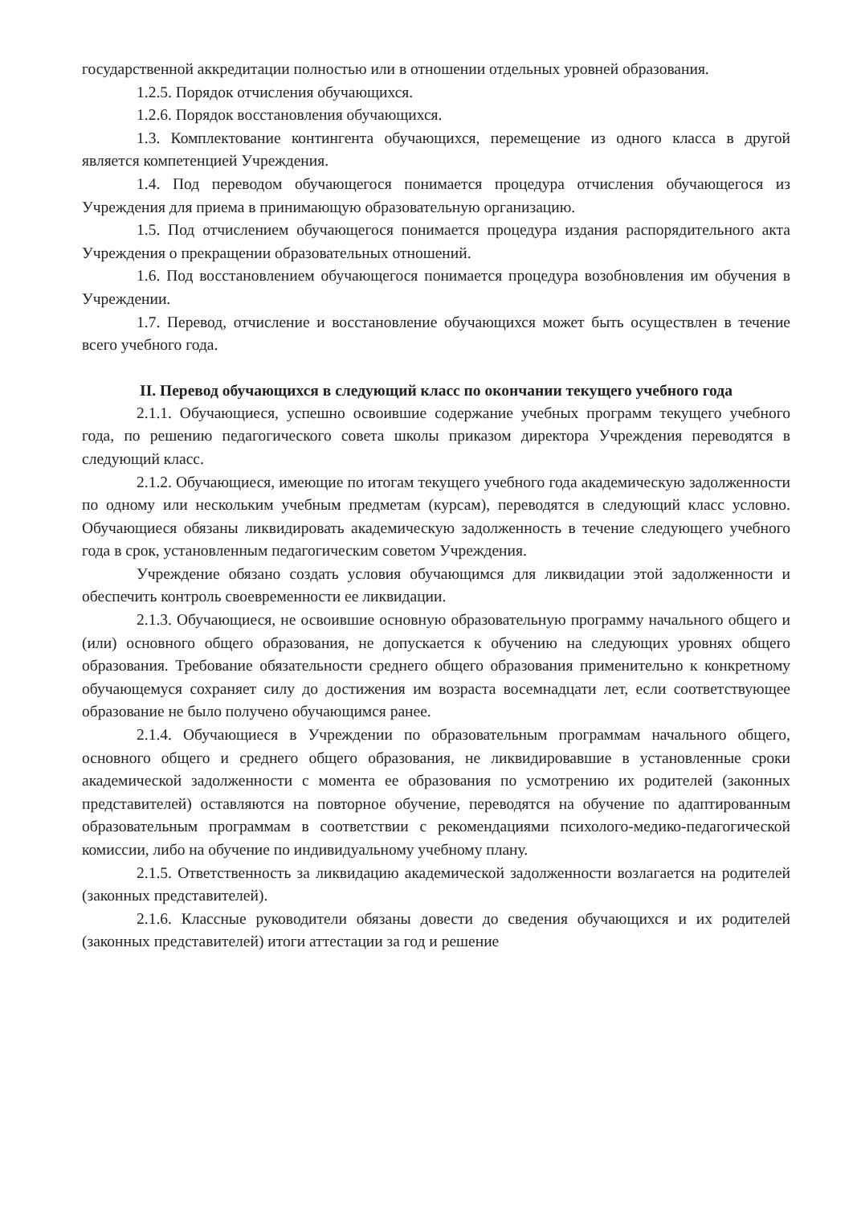государственной аккредитации полностью или в отношении отдельных уровней образования.
1.2.5. Порядок отчисления обучающихся.
1.2.6. Порядок восстановления обучающихся.
1.3. Комплектование контингента обучающихся, перемещение из одного класса в другой является компетенцией Учреждения.
1.4. Под переводом обучающегося понимается процедура отчисления обучающегося из Учреждения для приема в принимающую образовательную организацию.
1.5. Под отчислением обучающегося понимается процедура издания распорядительного акта Учреждения о прекращении образовательных отношений.
1.6. Под восстановлением обучающегося понимается процедура возобновления им обучения в Учреждении.
1.7. Перевод, отчисление и восстановление обучающихся может быть осуществлен в течение всего учебного года.
II. Перевод обучающихся в следующий класс по окончании текущего учебного года
2.1.1. Обучающиеся, успешно освоившие содержание учебных программ текущего учебного года, по решению педагогического совета школы приказом директора Учреждения переводятся в следующий класс.
2.1.2. Обучающиеся, имеющие по итогам текущего учебного года академическую задолженности по одному или нескольким учебным предметам (курсам), переводятся в следующий класс условно. Обучающиеся обязаны ликвидировать академическую задолженность в течение следующего учебного года в срок, установленным педагогическим советом Учреждения.
Учреждение обязано создать условия обучающимся для ликвидации этой задолженности и обеспечить контроль своевременности ее ликвидации.
2.1.3. Обучающиеся, не освоившие основную образовательную программу начального общего и (или) основного общего образования, не допускается к обучению на следующих уровнях общего образования. Требование обязательности среднего общего образования применительно к конкретному обучающемуся сохраняет силу до достижения им возраста восемнадцати лет, если соответствующее образование не было получено обучающимся ранее.
2.1.4. Обучающиеся в Учреждении по образовательным программам начального общего, основного общего и среднего общего образования, не ликвидировавшие в установленные сроки академической задолженности с момента ее образования по усмотрению их родителей (законных представителей) оставляются на повторное обучение, переводятся на обучение по адаптированным образовательным программам в соответствии с рекомендациями психолого-медико-педагогической комиссии, либо на обучение по индивидуальному учебному плану.
2.1.5. Ответственность за ликвидацию академической задолженности возлагается на родителей (законных представителей).
2.1.6. Классные руководители обязаны довести до сведения обучающихся и их родителей (законных представителей) итоги аттестации за год и решение